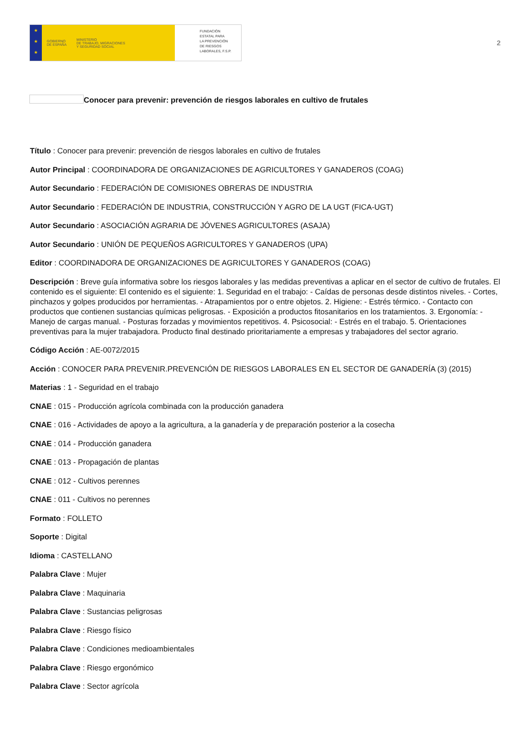★
★
★
GOBIERNO
DE ESPAÑA MINISTERIO
DE TRABAJO, MIGRACIONES
Y SEGURIDAD SOCIAL
FUNDACIÓN
ESTATAL PARA
LA PREVENCIÓN
DE RIESGOS
LABORALES, F.S.P.
2
Conocer para prevenir: prevención de riesgos laborales en cultivo de frutales
Título : Conocer para prevenir: prevención de riesgos laborales en cultivo de frutales
Autor Principal : COORDINADORA DE ORGANIZACIONES DE AGRICULTORES Y GANADEROS (COAG)
Autor Secundario : FEDERACIÓN DE COMISIONES OBRERAS DE INDUSTRIA
Autor Secundario : FEDERACIÓN DE INDUSTRIA, CONSTRUCCIÓN Y AGRO DE LA UGT (FICA-UGT)
Autor Secundario : ASOCIACIÓN AGRARIA DE JÓVENES AGRICULTORES (ASAJA)
Autor Secundario : UNIÓN DE PEQUEÑOS AGRICULTORES Y GANADEROS (UPA)
Editor : COORDINADORA DE ORGANIZACIONES DE AGRICULTORES Y GANADEROS (COAG)
Descripción : Breve guía informativa sobre los riesgos laborales y las medidas preventivas a aplicar en el sector de cultivo de frutales. El contenido es el siguiente: El contenido es el siguiente: 1. Seguridad en el trabajo: - Caídas de personas desde distintos niveles. - Cortes, pinchazos y golpes producidos por herramientas. - Atrapamientos por o entre objetos. 2. Higiene: - Estrés térmico. - Contacto con productos que contienen sustancias químicas peligrosas. - Exposición a productos fitosanitarios en los tratamientos. 3. Ergonomía: - Manejo de cargas manual. - Posturas forzadas y movimientos repetitivos. 4. Psicosocial: - Estrés en el trabajo. 5. Orientaciones preventivas para la mujer trabajadora. Producto final destinado prioritariamente a empresas y trabajadores del sector agrario.
Código Acción : AE-0072/2015
Acción : CONOCER PARA PREVENIR.PREVENCIÓN DE RIESGOS LABORALES EN EL SECTOR DE GANADERÍA (3) (2015)
Materias : 1 - Seguridad en el trabajo
CNAE : 015 - Producción agrícola combinada con la producción ganadera
CNAE : 016 - Actividades de apoyo a la agricultura, a la ganadería y de preparación posterior a la cosecha
CNAE : 014 - Producción ganadera
CNAE : 013 - Propagación de plantas
CNAE : 012 - Cultivos perennes
CNAE : 011 - Cultivos no perennes
Formato : FOLLETO
Soporte : Digital
Idioma : CASTELLANO
Palabra Clave : Mujer
Palabra Clave : Maquinaria
Palabra Clave : Sustancias peligrosas
Palabra Clave : Riesgo físico
Palabra Clave : Condiciones medioambientales
Palabra Clave : Riesgo ergonómico
Palabra Clave : Sector agrícola